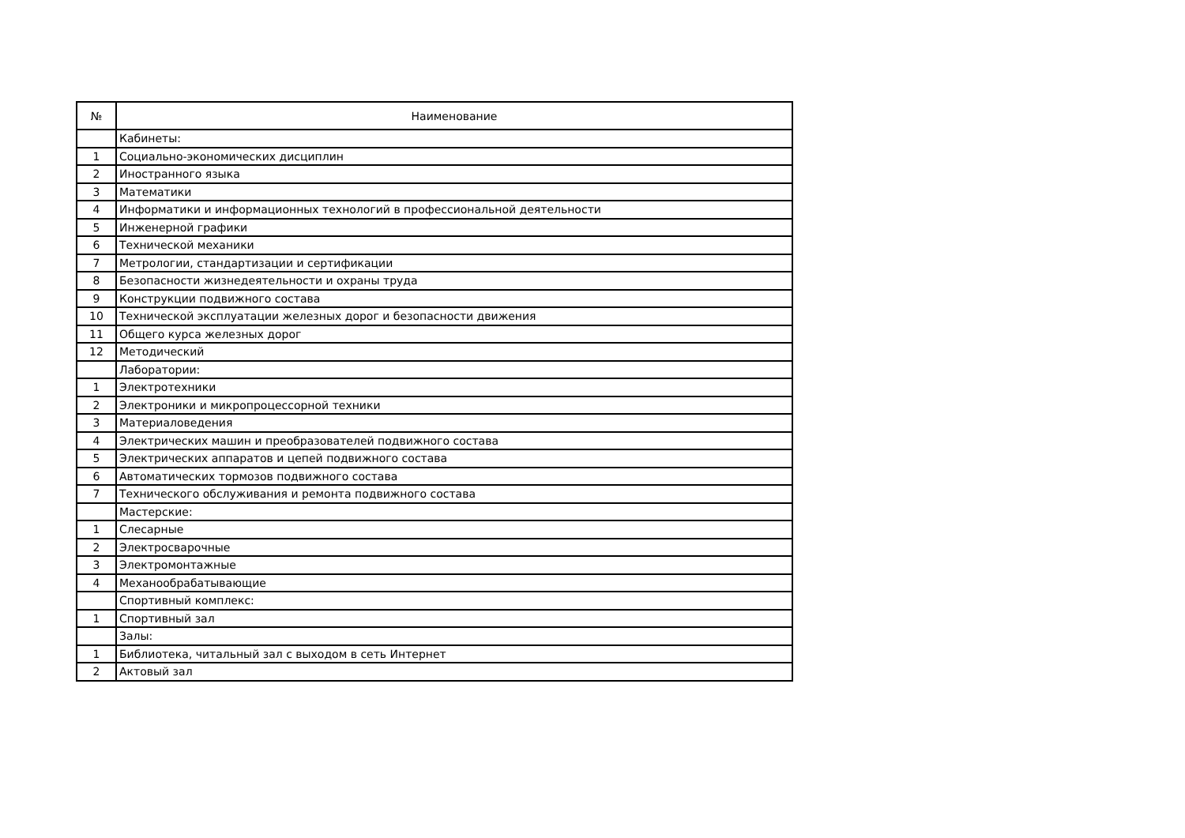| № | Наименование |
| --- | --- |
| | Кабинеты: |
| 1 | Социально-экономических дисциплин |
| 2 | Иностранного языка |
| 3 | Математики |
| 4 | Информатики и информационных технологий в профессиональной деятельности |
| 5 | Инженерной графики |
| 6 | Технической механики |
| 7 | Метрологии, стандартизации и сертификации |
| 8 | Безопасности жизнедеятельности и охраны труда |
| 9 | Конструкции подвижного состава |
| 10 | Технической эксплуатации железных дорог и безопасности движения |
| 11 | Общего курса железных дорог |
| 12 | Методический |
| | Лаборатории: |
| 1 | Электротехники |
| 2 | Электроники и микропроцессорной техники |
| 3 | Материаловедения |
| 4 | Электрических машин и преобразователей подвижного состава |
| 5 | Электрических аппаратов и цепей подвижного состава |
| 6 | Автоматических тормозов подвижного состава |
| 7 | Технического обслуживания и ремонта подвижного состава |
| | Мастерские: |
| 1 | Слесарные |
| 2 | Электросварочные |
| 3 | Электромонтажные |
| 4 | Механообрабатывающие |
| | Спортивный комплекс: |
| 1 | Спортивный зал |
| | Залы: |
| 1 | Библиотека, читальный зал с выходом в сеть Интернет |
| 2 | Актовый зал |